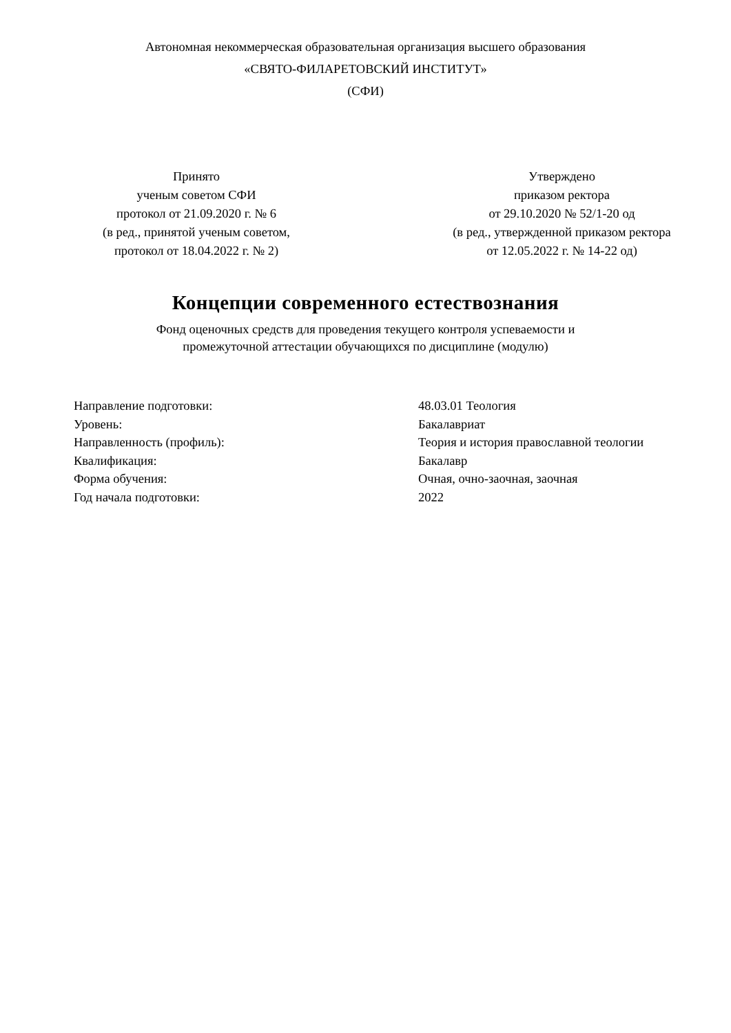Автономная некоммерческая образовательная организация высшего образования
«СВЯТО-ФИЛАРЕТОВСКИЙ ИНСТИТУТ»
(СФИ)
Принято
ученым советом СФИ
протокол от 21.09.2020 г. № 6
(в ред., принятой ученым советом,
протокол от 18.04.2022 г. № 2)
Утверждено
приказом ректора
от 29.10.2020 № 52/1-20 од
(в ред., утвержденной приказом ректора
от 12.05.2022 г. № 14-22 од)
Концепции современного естествознания
Фонд оценочных средств для проведения текущего контроля успеваемости и
промежуточной аттестации обучающихся по дисциплине (модулю)
Направление подготовки: 48.03.01 Теология
Уровень: Бакалавриат
Направленность (профиль): Теория и история православной теологии
Квалификация: Бакалавр
Форма обучения: Очная, очно-заочная, заочная
Год начала подготовки: 2022